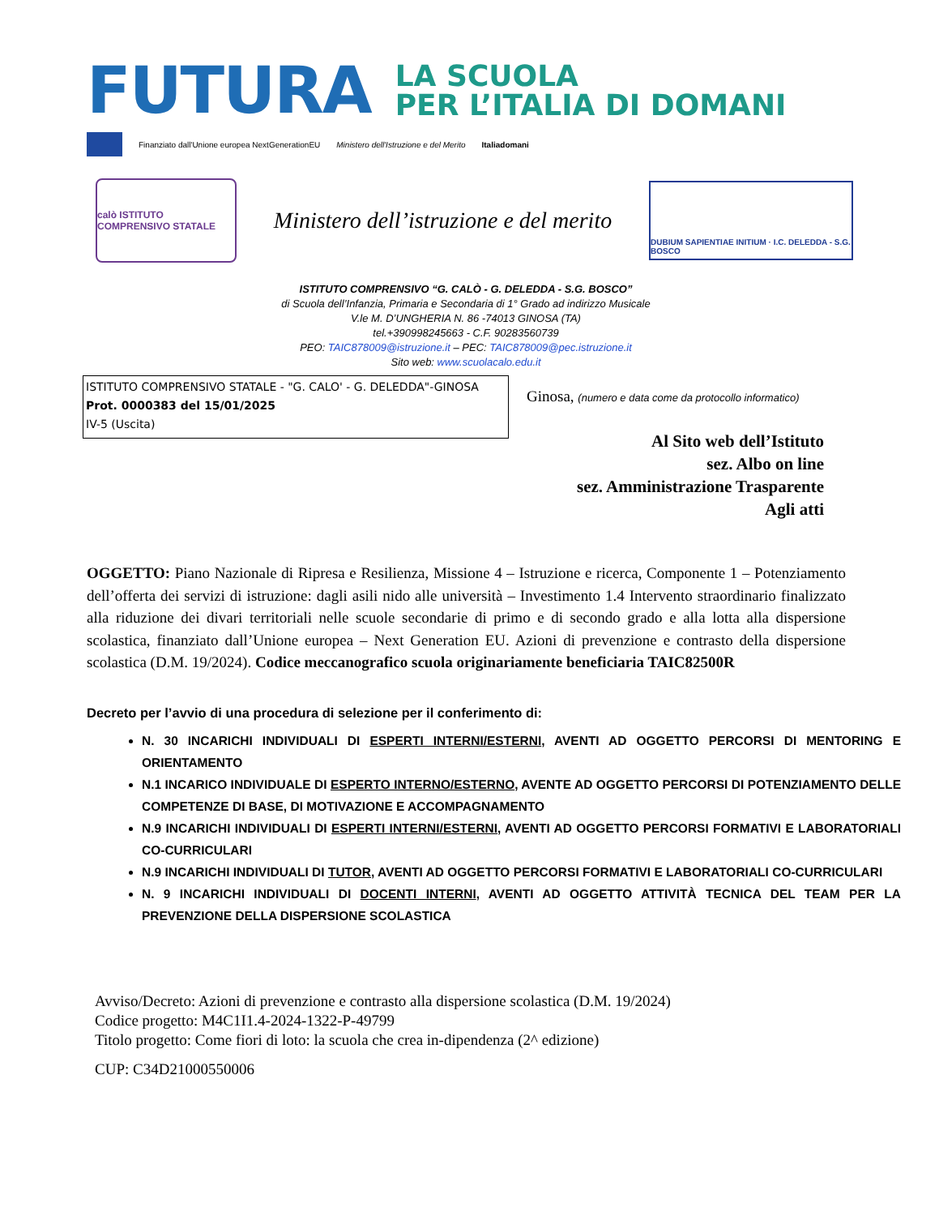FUTURA
LA SCUOLA
PER L’ITALIA DI DOMANI
Finanziato dall'Unione europea NextGenerationEU Ministero dell'Istruzione e del Merito Italiadomani
calò ISTITUTO COMPRENSIVO STATALE
Ministero dell’istruzione e del merito
DUBIUM SAPIENTIAE INITIUM · I.C. DELEDDA - S.G. BOSCO
ISTITUTO COMPRENSIVO “G. CALÒ - G. DELEDDA - S.G. BOSCO”
di Scuola dell’Infanzia, Primaria e Secondaria di 1° Grado ad indirizzo Musicale
V.le M. D’UNGHERIA N. 86 -74013 GINOSA (TA)
tel.+390998245663 - C.F. 90283560739
PEO: TAIC878009@istruzione.it – PEC: TAIC878009@pec.istruzione.it
Sito web: www.scuolacalo.edu.it
ISTITUTO COMPRENSIVO STATALE - "G. CALO' - G. DELEDDA"-GINOSA
Prot. 0000383 del 15/01/2025
IV-5 (Uscita)
Ginosa, (numero e data come da protocollo informatico)
Al Sito web dell’Istituto
sez. Albo on line
sez. Amministrazione Trasparente
Agli atti
OGGETTO: Piano Nazionale di Ripresa e Resilienza, Missione 4 – Istruzione e ricerca, Componente 1 – Potenziamento dell’offerta dei servizi di istruzione: dagli asili nido alle università – Investimento 1.4 Intervento straordinario finalizzato alla riduzione dei divari territoriali nelle scuole secondarie di primo e di secondo grado e alla lotta alla dispersione scolastica, finanziato dall’Unione europea – Next Generation EU. Azioni di prevenzione e contrasto della dispersione scolastica (D.M. 19/2024). Codice meccanografico scuola originariamente beneficiaria TAIC82500R
Decreto per l’avvio di una procedura di selezione per il conferimento di:
N. 30 INCARICHI INDIVIDUALI DI ESPERTI INTERNI/ESTERNI, AVENTI AD OGGETTO PERCORSI DI MENTORING E ORIENTAMENTO
N.1 INCARICO INDIVIDUALE DI ESPERTO INTERNO/ESTERNO, AVENTE AD OGGETTO PERCORSI DI POTENZIAMENTO DELLE COMPETENZE DI BASE, DI MOTIVAZIONE E ACCOMPAGNAMENTO
N.9 INCARICHI INDIVIDUALI DI ESPERTI INTERNI/ESTERNI, AVENTI AD OGGETTO PERCORSI FORMATIVI E LABORATORIALI CO-CURRICULARI
N.9 INCARICHI INDIVIDUALI DI TUTOR, AVENTI AD OGGETTO PERCORSI FORMATIVI E LABORATORIALI CO-CURRICULARI
N. 9 INCARICHI INDIVIDUALI DI DOCENTI INTERNI, AVENTI AD OGGETTO ATTIVITÀ TECNICA DEL TEAM PER LA PREVENZIONE DELLA DISPERSIONE SCOLASTICA
Avviso/Decreto: Azioni di prevenzione e contrasto alla dispersione scolastica (D.M. 19/2024)
Codice progetto: M4C1I1.4-2024-1322-P-49799
Titolo progetto: Come fiori di loto: la scuola che crea in-dipendenza (2^ edizione)
CUP: C34D21000550006